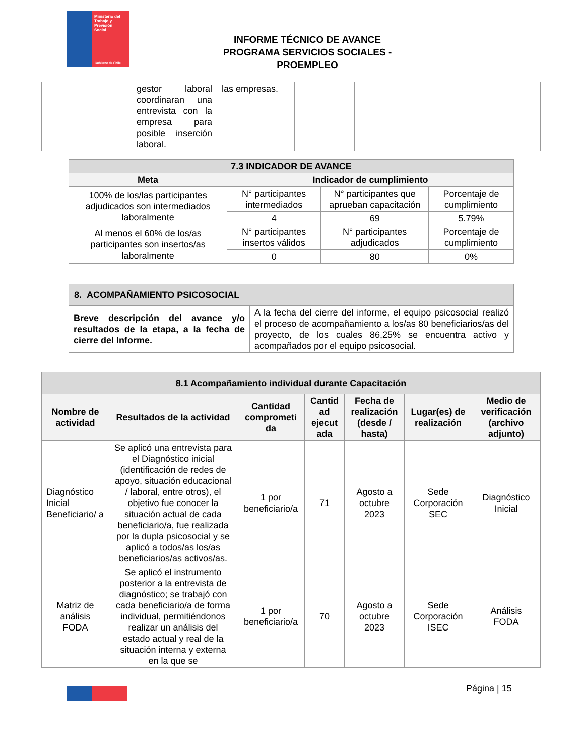Ministerio del
Trabajo y
Previsión
Social
Gobierno de Chile
INFORME TÉCNICO DE AVANCE
PROGRAMA SERVICIOS SOCIALES - PROEMPLEO
| | gestor laboral coordinaran una entrevista con la empresa para posible inserción laboral. | las empresas. | | | | |
| 7.3 INDICADOR DE AVANCE | | | |
| --- | --- | --- | --- |
| Meta | Indicador de cumplimiento | | |
| 100% de los/las participantes adjudicados son intermediados laboralmente | N° participantes intermediados | N° participantes que aprueban capacitación | Porcentaje de cumplimiento |
| | 4 | 69 | 5.79% |
| Al menos el 60% de los/as participantes son insertos/as laboralmente | N° participantes insertos válidos | N° participantes adjudicados | Porcentaje de cumplimiento |
| | 0 | 80 | 0% |
| 8. ACOMPAÑAMIENTO PSICOSOCIAL | |
| --- | --- |
| Breve descripción del avance y/o resultados de la etapa, a la fecha de cierre del Informe. | A la fecha del cierre del informe, el equipo psicosocial realizó el proceso de acompañamiento a los/as 80 beneficiarios/as del proyecto, de los cuales 86,25% se encuentra activo y acompañados por el equipo psicosocial. |
| 8.1 Acompañamiento individual durante Capacitación | | | | | | |
| --- | --- | --- | --- | --- | --- | --- |
| Nombre de actividad | Resultados de la actividad | Cantidad comprometi da | Cantid ad ejecut ada | Fecha de realización (desde / hasta) | Lugar(es) de realización | Medio de verificación (archivo adjunto) |
| Diagnóstico Inicial Beneficiario/ a | Se aplicó una entrevista para el Diagnóstico inicial (identificación de redes de apoyo, situación educacional / laboral, entre otros), el objetivo fue conocer la situación actual de cada beneficiario/a, fue realizada por la dupla psicosocial y se aplicó a todos/as los/as beneficiarios/as activos/as. | 1 por beneficiario/a | 71 | Agosto a octubre 2023 | Sede Corporación SEC | Diagnóstico Inicial |
| Matriz de análisis FODA | Se aplicó el instrumento posterior a la entrevista de diagnóstico; se trabajó con cada beneficiario/a de forma individual, permitiéndonos realizar un análisis del estado actual y real de la situación interna y externa en la que se | 1 por beneficiario/a | 70 | Agosto a octubre 2023 | Sede Corporación ISEC | Análisis FODA |
Página | 15